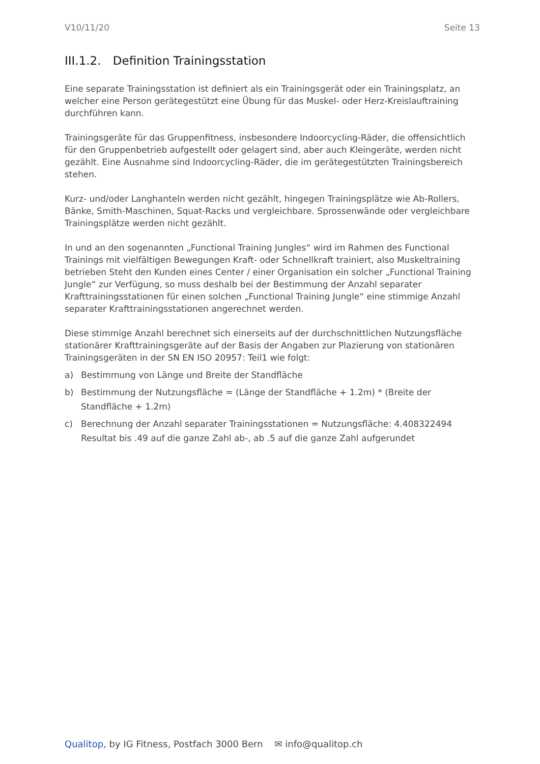V10/11/20 Seite 13
III.1.2. Definition Trainingsstation
Eine separate Trainingsstation ist definiert als ein Trainingsgerät oder ein Trainingsplatz, an welcher eine Person gerätegestützt eine Übung für das Muskel- oder Herz-Kreislauftraining durchführen kann.
Trainingsgeräte für das Gruppenfitness, insbesondere Indoorcycling-Räder, die offensichtlich für den Gruppenbetrieb aufgestellt oder gelagert sind, aber auch Kleingeräte, werden nicht gezählt. Eine Ausnahme sind Indoorcycling-Räder, die im gerätegestützten Trainingsbereich stehen.
Kurz- und/oder Langhanteln werden nicht gezählt, hingegen Trainingsplätze wie Ab-Rollers, Bänke, Smith-Maschinen, Squat-Racks und vergleichbare. Sprossenwände oder vergleichbare Trainingsplätze werden nicht gezählt.
In und an den sogenannten „Functional Training Jungles“ wird im Rahmen des Functional Trainings mit vielfältigen Bewegungen Kraft- oder Schnellkraft trainiert, also Muskeltraining betrieben Steht den Kunden eines Center / einer Organisation ein solcher „Functional Training Jungle“ zur Verfügung, so muss deshalb bei der Bestimmung der Anzahl separater Krafttrainingsstationen für einen solchen „Functional Training Jungle“ eine stimmige Anzahl separater Krafttrainingsstationen angerechnet werden.
Diese stimmige Anzahl berechnet sich einerseits auf der durchschnittlichen Nutzungsfläche stationärer Krafttrainingsgeräte auf der Basis der Angaben zur Plazierung von stationären Trainingsgeräten in der SN EN ISO 20957: Teil1 wie folgt:
a) Bestimmung von Länge und Breite der Standfläche
b) Bestimmung der Nutzungsfläche = (Länge der Standfläche + 1.2m) * (Breite der Standfläche + 1.2m)
c) Berechnung der Anzahl separater Trainingsstationen = Nutzungsfläche: 4.408322494
Resultat bis .49 auf die ganze Zahl ab-, ab .5 auf die ganze Zahl aufgerundet
Qualitop, by IG Fitness, Postfach 3000 Bern ✉ info@qualitop.ch